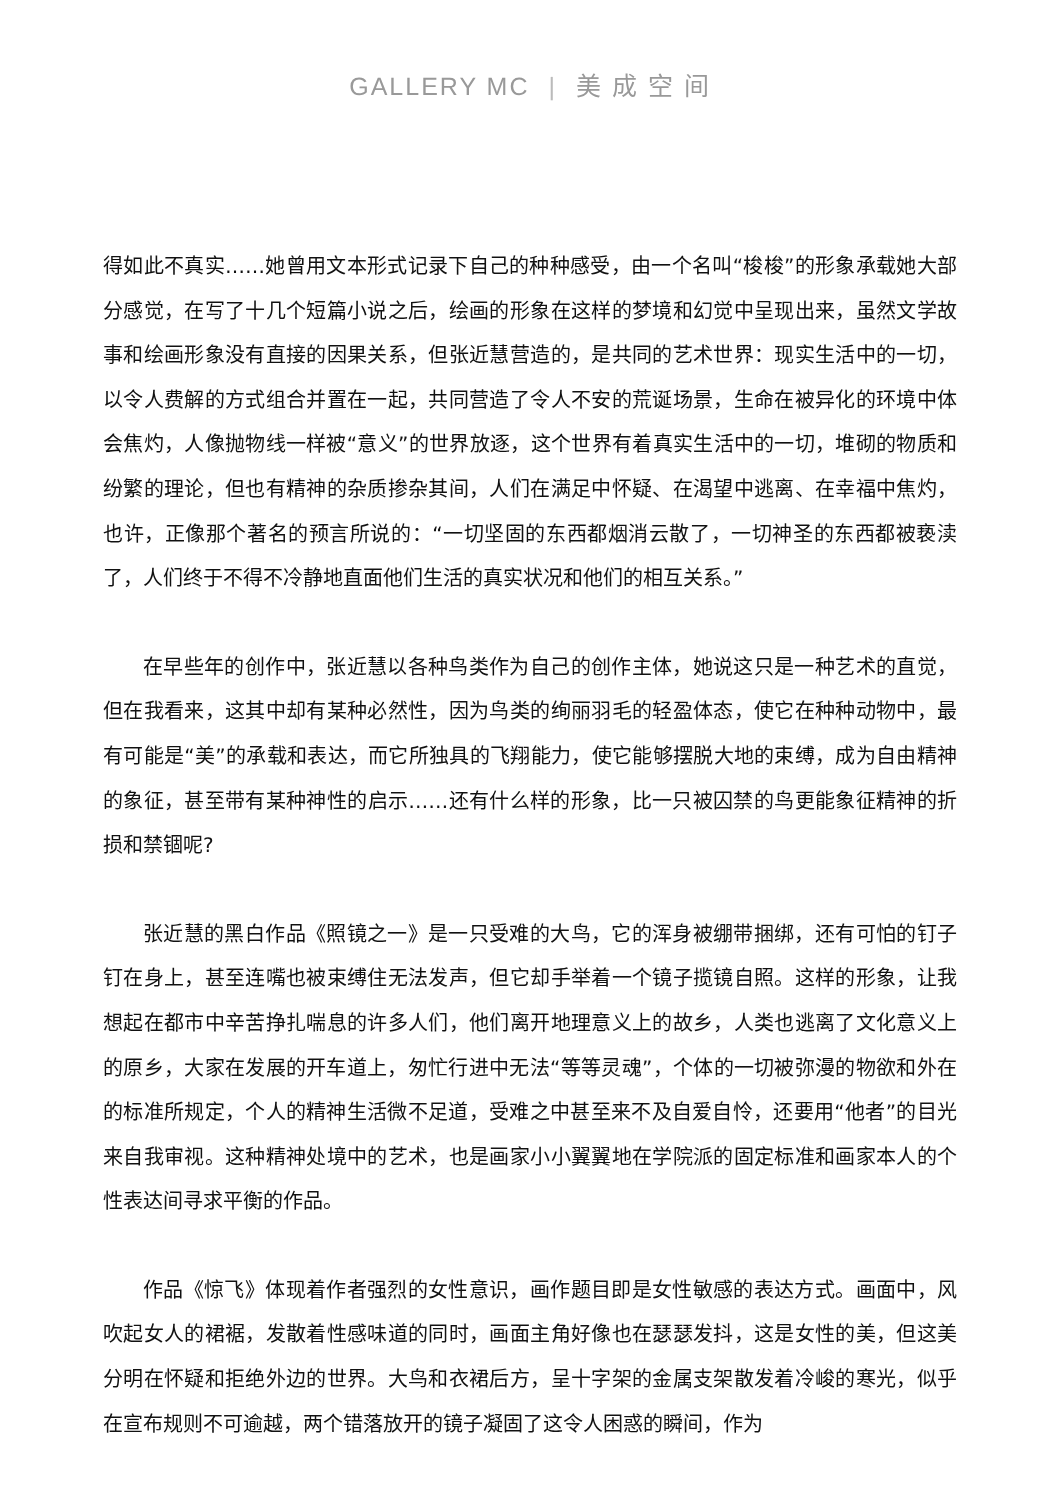GALLERY MC | 美 成 空 间
得如此不真实……她曾用文本形式记录下自己的种种感受，由一个名叫“梭梭”的形象承载她大部分感觉，在写了十几个短篇小说之后，绘画的形象在这样的梦境和幻觉中呈现出来，虽然文学故事和绘画形象没有直接的因果关系，但张近慧营造的，是共同的艺术世界：现实生活中的一切，以令人费解的方式组合并置在一起，共同营造了令人不安的荒诞场景，生命在被异化的环境中体会焦灼，人像抛物线一样被“意义”的世界放逐，这个世界有着真实生活中的一切，堆砌的物质和纷繁的理论，但也有精神的杂质掺杂其间，人们在满足中怀疑、在渴望中逃离、在幸福中焦灼，也许，正像那个著名的预言所说的：“一切坚固的东西都烟消云散了，一切神圣的东西都被亵渎了，人们终于不得不冷静地直面他们生活的真实状况和他们的相互关系。”
在早些年的创作中，张近慧以各种鸟类作为自己的创作主体，她说这只是一种艺术的直觉，但在我看来，这其中却有某种必然性，因为鸟类的绚丽羽毛的轻盈体态，使它在种种动物中，最有可能是“美”的承载和表达，而它所独具的飞翔能力，使它能够摆脱大地的束缚，成为自由精神的象征，甚至带有某种神性的启示……还有什么样的形象，比一只被囚禁的鸟更能象征精神的折损和禁锢呢?
张近慧的黑白作品《照镜之一》是一只受难的大鸟，它的浑身被绷带捆绑，还有可怕的钉子钉在身上，甚至连嘴也被束缚住无法发声，但它却手举着一个镜子揽镜自照。这样的形象，让我想起在都市中辛苦挣扎喘息的许多人们，他们离开地理意义上的故乡，人类也逃离了文化意义上的原乡，大家在发展的开车道上，匆忙行进中无法“等等灵魂”，个体的一切被弥漫的物欲和外在的标准所规定，个人的精神生活微不足道，受难之中甚至来不及自爱自怜，还要用“他者”的目光来自我审视。这种精神处境中的艺术，也是画家小小翼翼地在学院派的固定标准和画家本人的个性表达间寻求平衡的作品。
作品《惊飞》体现着作者强烈的女性意识，画作题目即是女性敏感的表达方式。画面中，风吹起女人的裙裾，发散着性感味道的同时，画面主角好像也在瑟瑟发抖，这是女性的美，但这美分明在怀疑和拒绝外边的世界。大鸟和衣裙后方，呈十字架的金属支架散发着冷峻的寒光，似乎在宣布规则不可逾越，两个错落放开的镜子凝固了这令人困惑的瞬间，作为